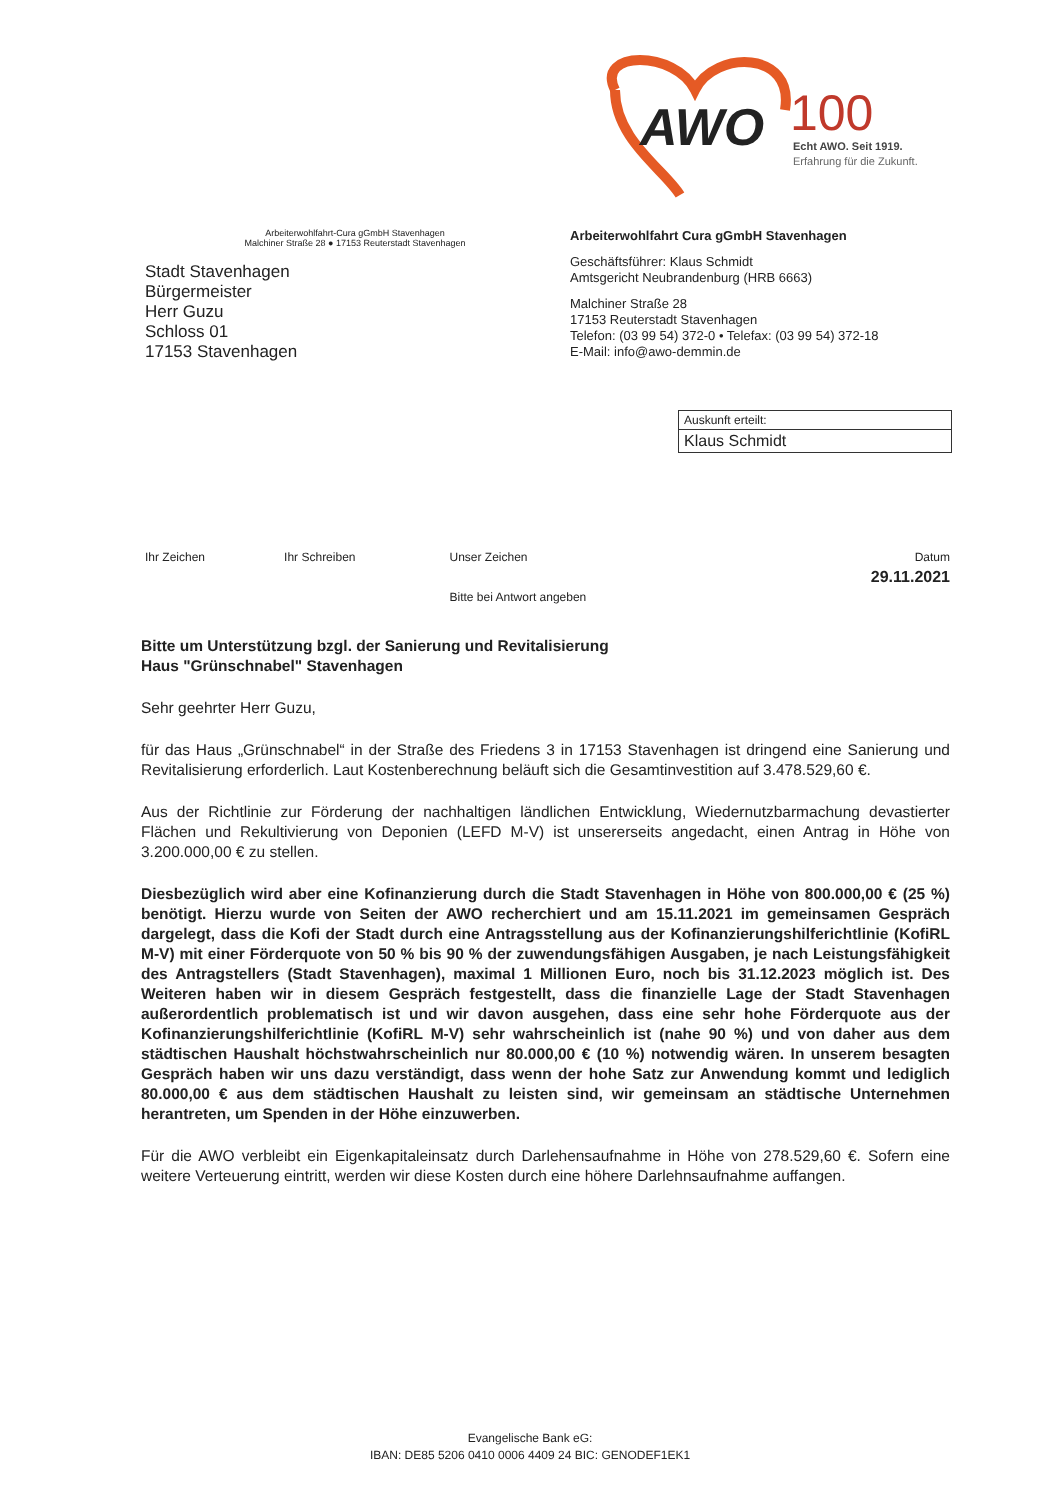AWO
100
Echt AWO. Seit 1919.
Erfahrung für die Zukunft.
Arbeiterwohlfahrt-Cura gGmbH Stavenhagen
Malchiner Straße 28 ● 17153 Reuterstadt Stavenhagen
Stadt Stavenhagen
Bürgermeister
Herr Guzu
Schloss 01
17153 Stavenhagen
Arbeiterwohlfahrt Cura gGmbH Stavenhagen
Geschäftsführer: Klaus Schmidt
Amtsgericht Neubrandenburg (HRB 6663)
Malchiner Straße 28
17153 Reuterstadt Stavenhagen
Telefon: (03 99 54) 372-0 • Telefax: (03 99 54) 372-18
E-Mail: info@awo-demmin.de
Auskunft erteilt:
Klaus Schmidt
| Ihr Zeichen | Ihr Schreiben | Unser Zeichen | Datum |
| | | | 29.11.2021 |
| | | Bitte bei Antwort angeben | |
Bitte um Unterstützung bzgl. der Sanierung und Revitalisierung
Haus "Grünschnabel" Stavenhagen
Sehr geehrter Herr Guzu,
für das Haus „Grünschnabel“ in der Straße des Friedens 3 in 17153 Stavenhagen ist dringend eine Sanierung und Revitalisierung erforderlich. Laut Kostenberechnung beläuft sich die Gesamtinvestition auf 3.478.529,60 €.
Aus der Richtlinie zur Förderung der nachhaltigen ländlichen Entwicklung, Wiedernutzbarmachung devastierter Flächen und Rekultivierung von Deponien (LEFD M-V) ist unsererseits angedacht, einen Antrag in Höhe von 3.200.000,00 € zu stellen.
Diesbezüglich wird aber eine Kofinanzierung durch die Stadt Stavenhagen in Höhe von 800.000,00 € (25 %) benötigt. Hierzu wurde von Seiten der AWO recherchiert und am 15.11.2021 im gemeinsamen Gespräch dargelegt, dass die Kofi der Stadt durch eine Antragsstellung aus der Kofinanzierungshilferichtlinie (KofiRL M-V) mit einer Förderquote von 50 % bis 90 % der zuwendungsfähigen Ausgaben, je nach Leistungsfähigkeit des Antragstellers (Stadt Stavenhagen), maximal 1 Millionen Euro, noch bis 31.12.2023 möglich ist. Des Weiteren haben wir in diesem Gespräch festgestellt, dass die finanzielle Lage der Stadt Stavenhagen außerordentlich problematisch ist und wir davon ausgehen, dass eine sehr hohe Förderquote aus der Kofinanzierungshilferichtlinie (KofiRL M-V) sehr wahrscheinlich ist (nahe 90 %) und von daher aus dem städtischen Haushalt höchstwahrscheinlich nur 80.000,00 € (10 %) notwendig wären. In unserem besagten Gespräch haben wir uns dazu verständigt, dass wenn der hohe Satz zur Anwendung kommt und lediglich 80.000,00 € aus dem städtischen Haushalt zu leisten sind, wir gemeinsam an städtische Unternehmen herantreten, um Spenden in der Höhe einzuwerben.
Für die AWO verbleibt ein Eigenkapitaleinsatz durch Darlehensaufnahme in Höhe von 278.529,60 €. Sofern eine weitere Verteuerung eintritt, werden wir diese Kosten durch eine höhere Darlehnsaufnahme auffangen.
Evangelische Bank eG:
IBAN: DE85 5206 0410 0006 4409 24 BIC: GENODEF1EK1